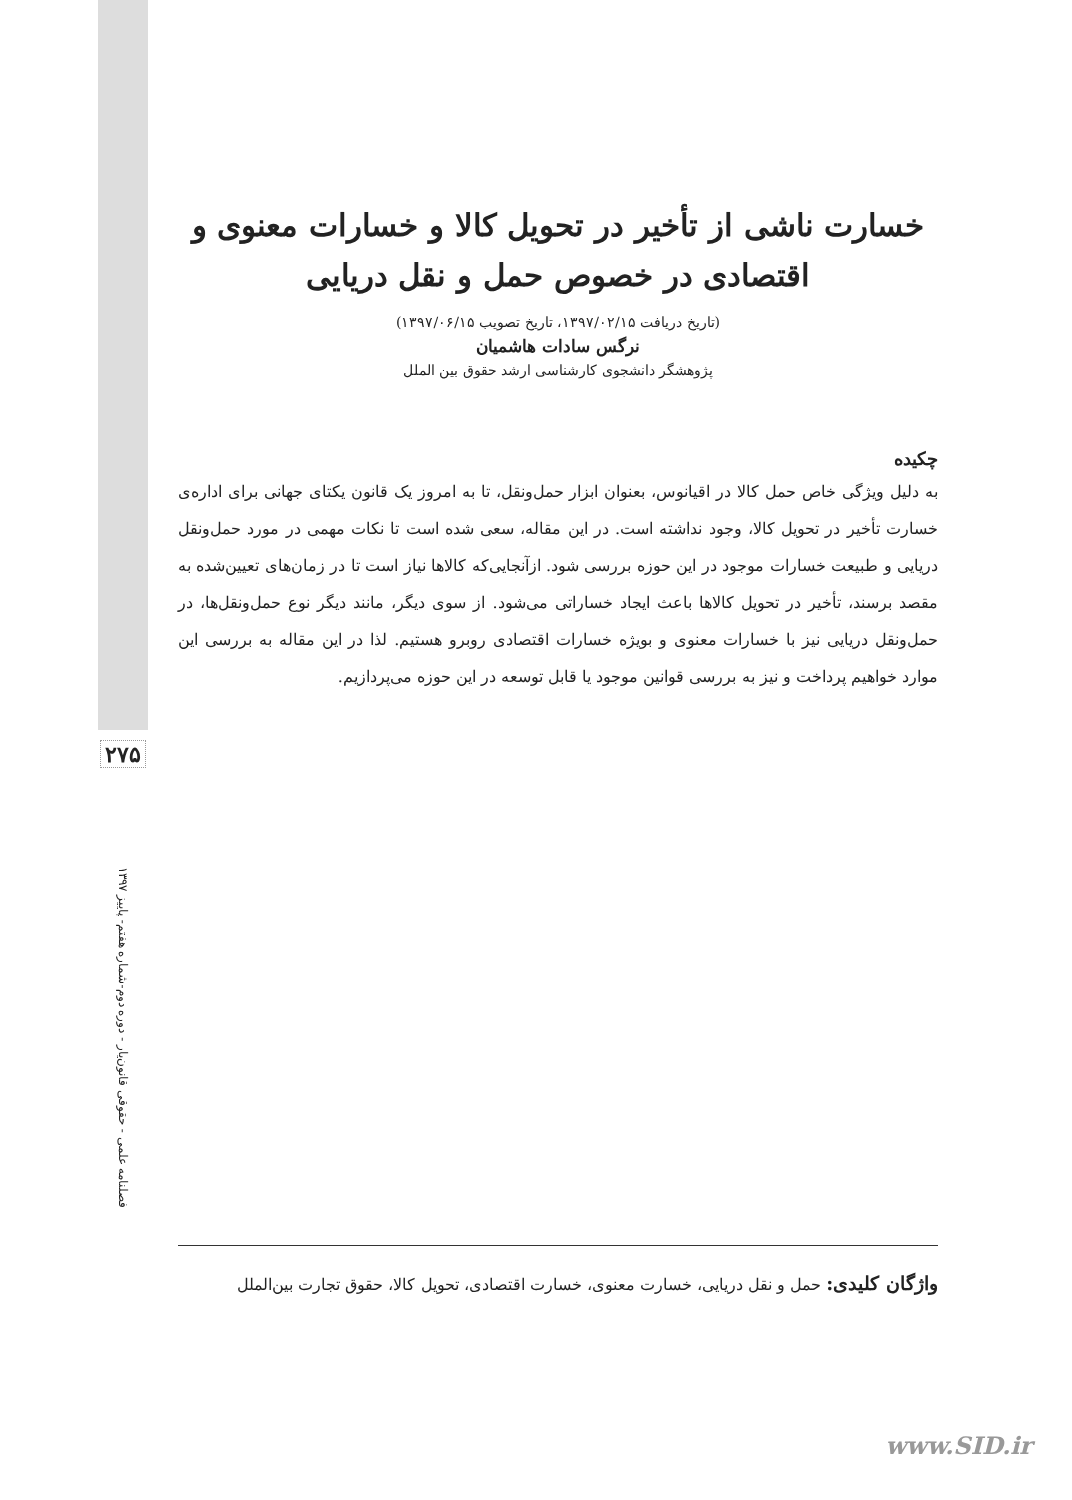۲۷۵
فصلنامه علمی - حقوقی قانون‌یار - دوره دوم-شماره هفتم- پاییز ۱۳۹۷
خسارت ناشی از تأخیر در تحویل کالا و خسارات معنوی و اقتصادی در خصوص حمل و نقل دریایی
(تاریخ دریافت ۱۳۹۷/۰۲/۱۵، تاریخ تصویب ۱۳۹۷/۰۶/۱۵)
نرگس سادات هاشمیان
پژوهشگر دانشجوی کارشناسی ارشد حقوق بین الملل
چکیده
به دلیل ویژگی خاص حمل کالا در اقیانوس، بعنوان ابزار حمل‌ونقل، تا به امروز یک قانون یکتای جهانی برای اداره‌ی خسارت تأخیر در تحویل کالا، وجود نداشته است. در این مقاله، سعی شده است تا نکات مهمی در مورد حمل‌ونقل دریایی و طبیعت خسارات موجود در این حوزه بررسی شود. ازآنجایی‌که کالاها نیاز است تا در زمان‌های تعیین‌شده به مقصد برسند، تأخیر در تحویل کالاها باعث ایجاد خساراتی می‌شود. از سوی دیگر، مانند دیگر نوع حمل‌ونقل‌ها، در حمل‌ونقل دریایی نیز با خسارات معنوی و بویژه خسارات اقتصادی روبرو هستیم. لذا در این مقاله به بررسی این موارد خواهیم پرداخت و نیز به بررسی قوانین موجود یا قابل توسعه در این حوزه می‌پردازیم.
واژگان کلیدی: حمل و نقل دریایی، خسارت معنوی، خسارت اقتصادی، تحویل کالا، حقوق تجارت بین‌الملل
www.SID.ir